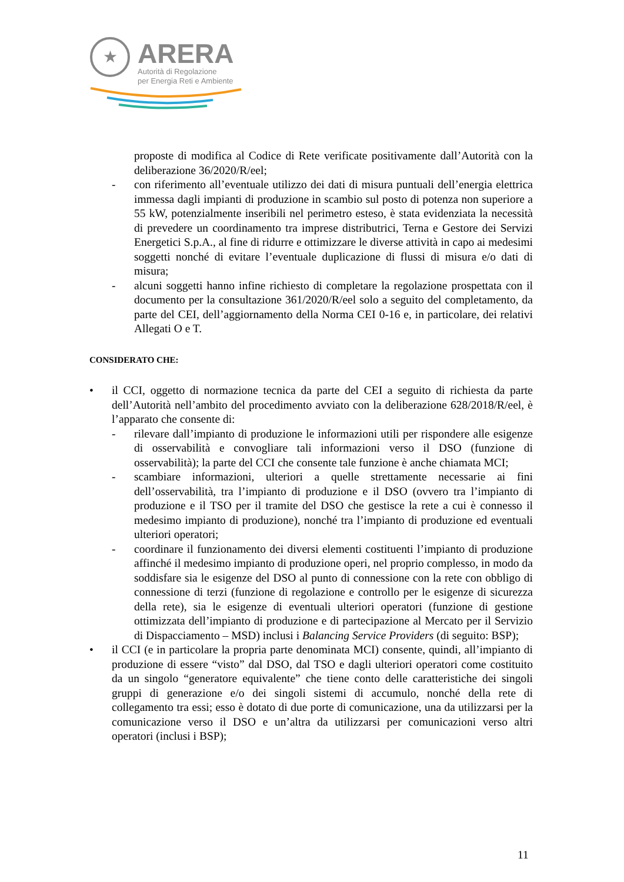★
ARERA
Autorità di Regolazione
per Energia Reti e Ambiente
proposte di modifica al Codice di Rete verificate positivamente dall’Autorità con la deliberazione 36/2020/R/eel;
- con riferimento all’eventuale utilizzo dei dati di misura puntuali dell’energia elettrica immessa dagli impianti di produzione in scambio sul posto di potenza non superiore a 55 kW, potenzialmente inseribili nel perimetro esteso, è stata evidenziata la necessità di prevedere un coordinamento tra imprese distributrici, Terna e Gestore dei Servizi Energetici S.p.A., al fine di ridurre e ottimizzare le diverse attività in capo ai medesimi soggetti nonché di evitare l’eventuale duplicazione di flussi di misura e/o dati di misura;
- alcuni soggetti hanno infine richiesto di completare la regolazione prospettata con il documento per la consultazione 361/2020/R/eel solo a seguito del completamento, da parte del CEI, dell’aggiornamento della Norma CEI 0-16 e, in particolare, dei relativi Allegati O e T.
CONSIDERATO CHE:
• il CCI, oggetto di normazione tecnica da parte del CEI a seguito di richiesta da parte dell’Autorità nell’ambito del procedimento avviato con la deliberazione 628/2018/R/eel, è l’apparato che consente di:
- rilevare dall’impianto di produzione le informazioni utili per rispondere alle esigenze di osservabilità e convogliare tali informazioni verso il DSO (funzione di osservabilità); la parte del CCI che consente tale funzione è anche chiamata MCI;
- scambiare informazioni, ulteriori a quelle strettamente necessarie ai fini dell’osservabilità, tra l’impianto di produzione e il DSO (ovvero tra l’impianto di produzione e il TSO per il tramite del DSO che gestisce la rete a cui è connesso il medesimo impianto di produzione), nonché tra l’impianto di produzione ed eventuali ulteriori operatori;
- coordinare il funzionamento dei diversi elementi costituenti l’impianto di produzione affinché il medesimo impianto di produzione operi, nel proprio complesso, in modo da soddisfare sia le esigenze del DSO al punto di connessione con la rete con obbligo di connessione di terzi (funzione di regolazione e controllo per le esigenze di sicurezza della rete), sia le esigenze di eventuali ulteriori operatori (funzione di gestione ottimizzata dell’impianto di produzione e di partecipazione al Mercato per il Servizio di Dispacciamento – MSD) inclusi i Balancing Service Providers (di seguito: BSP);
• il CCI (e in particolare la propria parte denominata MCI) consente, quindi, all’impianto di produzione di essere “visto” dal DSO, dal TSO e dagli ulteriori operatori come costituito da un singolo “generatore equivalente” che tiene conto delle caratteristiche dei singoli gruppi di generazione e/o dei singoli sistemi di accumulo, nonché della rete di collegamento tra essi; esso è dotato di due porte di comunicazione, una da utilizzarsi per la comunicazione verso il DSO e un’altra da utilizzarsi per comunicazioni verso altri operatori (inclusi i BSP);
11